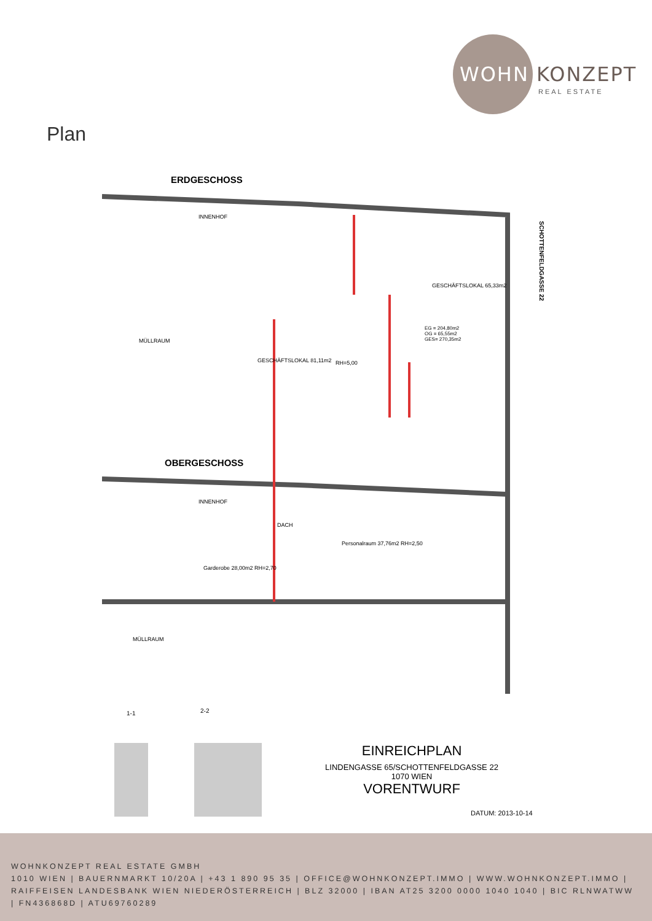WOHN KONZEPT
REAL ESTATE
Plan
ERDGESCHOSS
INNENHOF
MÜLLRAUM
GESCHÄFTSLOKAL 81,11m2 RH=5,00
GESCHÄFTSLOKAL 65,33m2
EG = 204,80m2
OG = 65,55m2
GES= 270,35m2
SCHOTTENFELDGASSE 22
OBERGESCHOSS
INNENHOF
DACH
Personalraum 37,76m2 RH=2,50
Garderobe 28,00m2 RH=2,70
MÜLLRAUM
1-1 2-2
EINREICHPLAN
LINDENGASSE 65/SCHOTTENFELDGASSE 22
1070 WIEN
VORENTWURF
DATUM: 2013-10-14
WOHNKONZEPT REAL ESTATE GMBH
1010 WIEN | BAUERNMARKT 10/20A | +43 1 890 95 35 | OFFICE@WOHNKONZEPT.IMMO | WWW.WOHNKONZEPT.IMMO | RAIFFEISEN LANDESBANK WIEN NIEDERÖSTERREICH | BLZ 32000 | IBAN AT25 3200 0000 1040 1040 | BIC RLNWATWW | FN436868D | ATU69760289